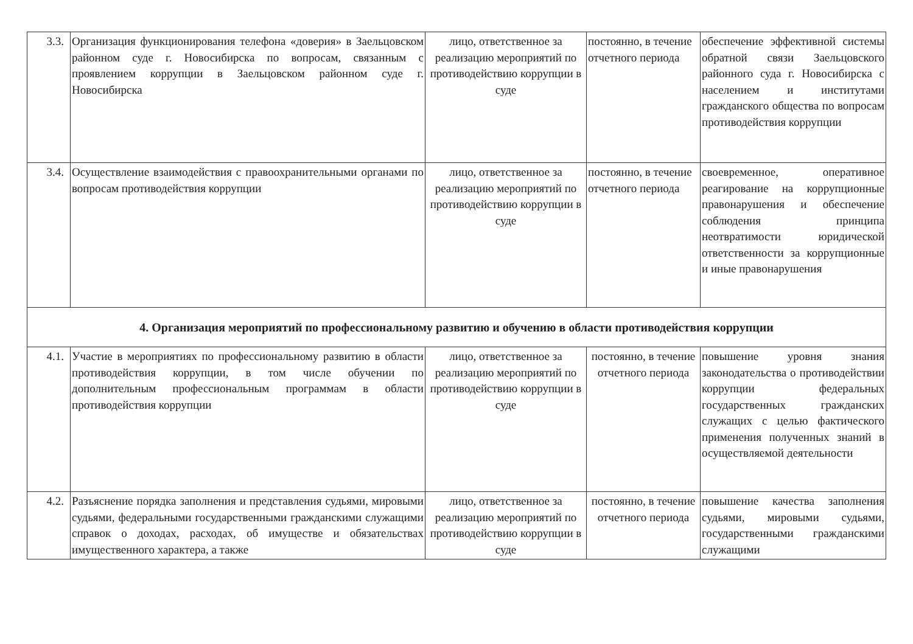| 3.3. | Организация функционирования телефона «доверия» в Заельцовском районном суде г. Новосибирска по вопросам, связанным с проявлением коррупции в Заельцовском районном суде г. Новосибирска | лицо, ответственное за реализацию мероприятий по противодействию коррупции в суде | постоянно, в течение отчетного периода | обеспечение эффективной системы обратной связи Заельцовского районного суда г. Новосибирска с населением и институтами гражданского общества по вопросам противодействия коррупции |
| 3.4. | Осуществление взаимодействия с правоохранительными органами по вопросам противодействия коррупции | лицо, ответственное за реализацию мероприятий по противодействию коррупции в суде | постоянно, в течение отчетного периода | своевременное, оперативное реагирование на коррупционные правонарушения и обеспечение соблюдения принципа неотвратимости юридической ответственности за коррупционные и иные правонарушения |
| 4. Организация мероприятий по профессиональному развитию и обучению в области противодействия коррупции | | | | |
| 4.1. | Участие в мероприятиях по профессиональному развитию в области противодействия коррупции, в том числе обучении по дополнительным профессиональным программам в области противодействия коррупции | лицо, ответственное за реализацию мероприятий по противодействию коррупции в суде | постоянно, в течение отчетного периода | повышение уровня знания законодательства о противодействии коррупции федеральных государственных гражданских служащих с целью фактического применения полученных знаний в осуществляемой деятельности |
| 4.2. | Разъяснение порядка заполнения и представления судьями, мировыми судьями, федеральными государственными гражданскими служащими справок о доходах, расходах, об имуществе и обязательствах имущественного характера, а также | лицо, ответственное за реализацию мероприятий по противодействию коррупции в суде | постоянно, в течение отчетного периода | повышение качества заполнения судьями, мировыми судьями, государственными гражданскими служащими |